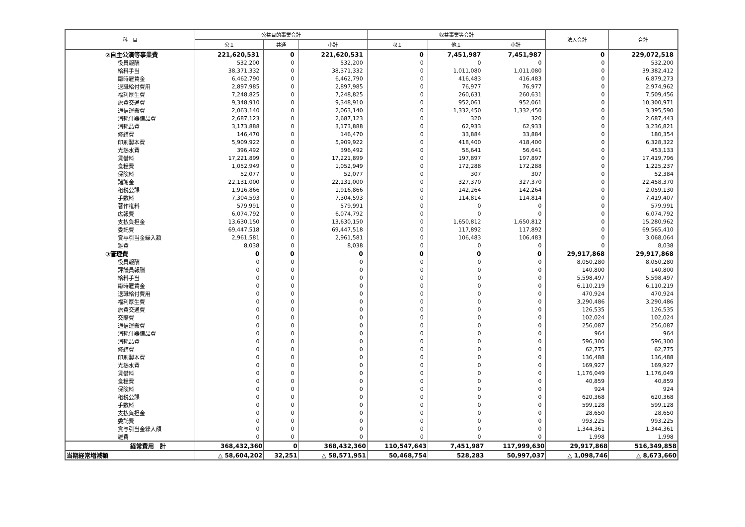| 科 目 | 公益目的事業会計 | | | 収益事業等会計 | | | 法人会計 | 合計 |
| --- | --- | --- | --- | --- | --- | --- | --- | --- |
| | 公１ | 共通 | 小計 | 収１ | 他１ | 小計 | | |
| ②自主公演等事業費 | 221,620,531 | 0 | 221,620,531 | 0 | 7,451,987 | 7,451,987 | 0 | 229,072,518 |
| 役員報酬 | 532,200 | 0 | 532,200 | 0 | 0 | 0 | 0 | 532,200 |
| 給料手当 | 38,371,332 | 0 | 38,371,332 | 0 | 1,011,080 | 1,011,080 | 0 | 39,382,412 |
| 臨時雇賃金 | 6,462,790 | 0 | 6,462,790 | 0 | 416,483 | 416,483 | 0 | 6,879,273 |
| 退職給付費用 | 2,897,985 | 0 | 2,897,985 | 0 | 76,977 | 76,977 | 0 | 2,974,962 |
| 福利厚生費 | 7,248,825 | 0 | 7,248,825 | 0 | 260,631 | 260,631 | 0 | 7,509,456 |
| 旅費交通費 | 9,348,910 | 0 | 9,348,910 | 0 | 952,061 | 952,061 | 0 | 10,300,971 |
| 通信運搬費 | 2,063,140 | 0 | 2,063,140 | 0 | 1,332,450 | 1,332,450 | 0 | 3,395,590 |
| 消耗什器備品費 | 2,687,123 | 0 | 2,687,123 | 0 | 320 | 320 | 0 | 2,687,443 |
| 消耗品費 | 3,173,888 | 0 | 3,173,888 | 0 | 62,933 | 62,933 | 0 | 3,236,821 |
| 修繕費 | 146,470 | 0 | 146,470 | 0 | 33,884 | 33,884 | 0 | 180,354 |
| 印刷製本費 | 5,909,922 | 0 | 5,909,922 | 0 | 418,400 | 418,400 | 0 | 6,328,322 |
| 光熱水費 | 396,492 | 0 | 396,492 | 0 | 56,641 | 56,641 | 0 | 453,133 |
| 賃借料 | 17,221,899 | 0 | 17,221,899 | 0 | 197,897 | 197,897 | 0 | 17,419,796 |
| 食糧費 | 1,052,949 | 0 | 1,052,949 | 0 | 172,288 | 172,288 | 0 | 1,225,237 |
| 保険料 | 52,077 | 0 | 52,077 | 0 | 307 | 307 | 0 | 52,384 |
| 諸謝金 | 22,131,000 | 0 | 22,131,000 | 0 | 327,370 | 327,370 | 0 | 22,458,370 |
| 租税公課 | 1,916,866 | 0 | 1,916,866 | 0 | 142,264 | 142,264 | 0 | 2,059,130 |
| 手数料 | 7,304,593 | 0 | 7,304,593 | 0 | 114,814 | 114,814 | 0 | 7,419,407 |
| 著作権料 | 579,991 | 0 | 579,991 | 0 | 0 | 0 | 0 | 579,991 |
| 広報費 | 6,074,792 | 0 | 6,074,792 | 0 | 0 | 0 | 0 | 6,074,792 |
| 支払負担金 | 13,630,150 | 0 | 13,630,150 | 0 | 1,650,812 | 1,650,812 | 0 | 15,280,962 |
| 委託費 | 69,447,518 | 0 | 69,447,518 | 0 | 117,892 | 117,892 | 0 | 69,565,410 |
| 賞与引当金繰入額 | 2,961,581 | 0 | 2,961,581 | 0 | 106,483 | 106,483 | 0 | 3,068,064 |
| 雑費 | 8,038 | 0 | 8,038 | 0 | 0 | 0 | 0 | 8,038 |
| ③管理費 | 0 | 0 | 0 | 0 | 0 | 0 | 29,917,868 | 29,917,868 |
| 役員報酬 | 0 | 0 | 0 | 0 | 0 | 0 | 8,050,280 | 8,050,280 |
| 評議員報酬 | 0 | 0 | 0 | 0 | 0 | 0 | 140,800 | 140,800 |
| 給料手当 | 0 | 0 | 0 | 0 | 0 | 0 | 5,598,497 | 5,598,497 |
| 臨時雇賃金 | 0 | 0 | 0 | 0 | 0 | 0 | 6,110,219 | 6,110,219 |
| 退職給付費用 | 0 | 0 | 0 | 0 | 0 | 0 | 470,924 | 470,924 |
| 福利厚生費 | 0 | 0 | 0 | 0 | 0 | 0 | 3,290,486 | 3,290,486 |
| 旅費交通費 | 0 | 0 | 0 | 0 | 0 | 0 | 126,535 | 126,535 |
| 交際費 | 0 | 0 | 0 | 0 | 0 | 0 | 102,024 | 102,024 |
| 通信運搬費 | 0 | 0 | 0 | 0 | 0 | 0 | 256,087 | 256,087 |
| 消耗什器備品費 | 0 | 0 | 0 | 0 | 0 | 0 | 964 | 964 |
| 消耗品費 | 0 | 0 | 0 | 0 | 0 | 0 | 596,300 | 596,300 |
| 修繕費 | 0 | 0 | 0 | 0 | 0 | 0 | 62,775 | 62,775 |
| 印刷製本費 | 0 | 0 | 0 | 0 | 0 | 0 | 136,488 | 136,488 |
| 光熱水費 | 0 | 0 | 0 | 0 | 0 | 0 | 169,927 | 169,927 |
| 賃借料 | 0 | 0 | 0 | 0 | 0 | 0 | 1,176,049 | 1,176,049 |
| 食糧費 | 0 | 0 | 0 | 0 | 0 | 0 | 40,859 | 40,859 |
| 保険料 | 0 | 0 | 0 | 0 | 0 | 0 | 924 | 924 |
| 租税公課 | 0 | 0 | 0 | 0 | 0 | 0 | 620,368 | 620,368 |
| 手数料 | 0 | 0 | 0 | 0 | 0 | 0 | 599,128 | 599,128 |
| 支払負担金 | 0 | 0 | 0 | 0 | 0 | 0 | 28,650 | 28,650 |
| 委託費 | 0 | 0 | 0 | 0 | 0 | 0 | 993,225 | 993,225 |
| 賞与引当金繰入額 | 0 | 0 | 0 | 0 | 0 | 0 | 1,344,361 | 1,344,361 |
| 雑費 | 0 | 0 | 0 | 0 | 0 | 0 | 1,998 | 1,998 |
| 経常費用 計 | 368,432,360 | 0 | 368,432,360 | 110,547,643 | 7,451,987 | 117,999,630 | 29,917,868 | 516,349,858 |
| 当期経常増減額 | △ 58,604,202 | 32,251 | △ 58,571,951 | 50,468,754 | 528,283 | 50,997,037 | △ 1,098,746 | △ 8,673,660 |